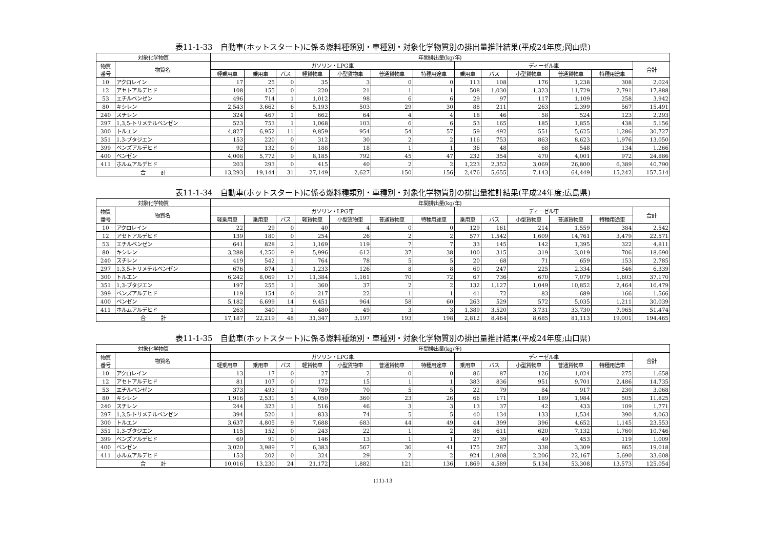表11-1-33　自動車(ホットスタート)に係る燃料種類別・車種別・対象化学物質別の排出量推計結果(平成24年度;岡山県)
| 対象化学物質 | | 年間排出量(kg/年) | | | | | | | | | | | | |
| --- | --- | --- | --- | --- | --- | --- | --- | --- | --- | --- | --- | --- | --- | --- |
| 物質 番号 | 物質名 | ガソリン・LPG車 | | | | | | | ディーゼル車 | | | | | 合計 |
| | | 軽乗用車 | 乗用車 | バス | 軽貨物車 | 小型貨物車 | 普通貨物車 | 特種用途車 | 乗用車 | バス | 小型貨物車 | 普通貨物車 | 特種用途車 | |
| 10 | アクロレイン | 17 | 25 | 0 | 35 | 3 | 0 | 0 | 113 | 108 | 176 | 1,238 | 308 | 2,024 |
| 12 | アセトアルデヒド | 108 | 155 | 0 | 220 | 21 | 1 | 1 | 508 | 1,030 | 1,323 | 11,729 | 2,791 | 17,888 |
| 53 | エチルベンゼン | 496 | 714 | 1 | 1,012 | 98 | 6 | 6 | 29 | 97 | 117 | 1,109 | 258 | 3,942 |
| 80 | キシレン | 2,543 | 3,662 | 6 | 5,193 | 503 | 29 | 30 | 88 | 211 | 263 | 2,399 | 567 | 15,491 |
| 240 | スチレン | 324 | 467 | 1 | 662 | 64 | 4 | 4 | 18 | 46 | 58 | 524 | 123 | 2,293 |
| 297 | 1,3,5-トリメチルベンゼン | 523 | 753 | 1 | 1,068 | 103 | 6 | 6 | 53 | 165 | 185 | 1,855 | 438 | 5,156 |
| 300 | トルエン | 4,827 | 6,952 | 11 | 9,859 | 954 | 54 | 57 | 59 | 492 | 551 | 5,625 | 1,286 | 30,727 |
| 351 | 1,3-ブタジエン | 153 | 220 | 0 | 312 | 30 | 2 | 2 | 116 | 753 | 863 | 8,623 | 1,976 | 13,050 |
| 399 | ベンズアルデヒド | 92 | 132 | 0 | 188 | 18 | 1 | 1 | 36 | 48 | 68 | 548 | 134 | 1,266 |
| 400 | ベンゼン | 4,008 | 5,772 | 9 | 8,185 | 792 | 45 | 47 | 232 | 354 | 470 | 4,001 | 972 | 24,886 |
| 411 | ホルムアルデヒド | 203 | 293 | 0 | 415 | 40 | 2 | 2 | 1,223 | 2,352 | 3,069 | 26,800 | 6,389 | 40,790 |
| 合 計 | | 13,293 | 19,144 | 31 | 27,149 | 2,627 | 150 | 156 | 2,476 | 5,655 | 7,143 | 64,449 | 15,242 | 157,514 |
表11-1-34　自動車(ホットスタート)に係る燃料種類別・車種別・対象化学物質別の排出量推計結果(平成24年度;広島県)
| 対象化学物質 | | 年間排出量(kg/年) | | | | | | | | | | | | |
| --- | --- | --- | --- | --- | --- | --- | --- | --- | --- | --- | --- | --- | --- | --- |
| 物質 番号 | 物質名 | ガソリン・LPG車 | | | | | | | ディーゼル車 | | | | | 合計 |
| | | 軽乗用車 | 乗用車 | バス | 軽貨物車 | 小型貨物車 | 普通貨物車 | 特種用途車 | 乗用車 | バス | 小型貨物車 | 普通貨物車 | 特種用途車 | |
| 10 | アクロレイン | 22 | 29 | 0 | 40 | 4 | 0 | 0 | 129 | 161 | 214 | 1,559 | 384 | 2,542 |
| 12 | アセトアルデヒド | 139 | 180 | 0 | 254 | 26 | 2 | 2 | 577 | 1,542 | 1,609 | 14,761 | 3,479 | 22,571 |
| 53 | エチルベンゼン | 641 | 828 | 2 | 1,169 | 119 | 7 | 7 | 33 | 145 | 142 | 1,395 | 322 | 4,811 |
| 80 | キシレン | 3,288 | 4,250 | 9 | 5,996 | 612 | 37 | 38 | 100 | 315 | 319 | 3,019 | 706 | 18,690 |
| 240 | スチレン | 419 | 542 | 1 | 764 | 78 | 5 | 5 | 20 | 68 | 71 | 659 | 153 | 2,785 |
| 297 | 1,3,5-トリメチルベンゼン | 676 | 874 | 2 | 1,233 | 126 | 8 | 8 | 60 | 247 | 225 | 2,334 | 546 | 6,339 |
| 300 | トルエン | 6,242 | 8,069 | 17 | 11,384 | 1,161 | 70 | 72 | 67 | 736 | 670 | 7,079 | 1,603 | 37,170 |
| 351 | 1,3-ブタジエン | 197 | 255 | 1 | 360 | 37 | 2 | 2 | 132 | 1,127 | 1,049 | 10,852 | 2,464 | 16,479 |
| 399 | ベンズアルデヒド | 119 | 154 | 0 | 217 | 22 | 1 | 1 | 41 | 72 | 83 | 689 | 166 | 1,566 |
| 400 | ベンゼン | 5,182 | 6,699 | 14 | 9,451 | 964 | 58 | 60 | 263 | 529 | 572 | 5,035 | 1,211 | 30,039 |
| 411 | ホルムアルデヒド | 263 | 340 | 1 | 480 | 49 | 3 | 3 | 1,389 | 3,520 | 3,731 | 33,730 | 7,965 | 51,474 |
| 合 計 | | 17,187 | 22,219 | 48 | 31,347 | 3,197 | 193 | 198 | 2,812 | 8,464 | 8,685 | 81,113 | 19,001 | 194,465 |
表11-1-35　自動車(ホットスタート)に係る燃料種類別・車種別・対象化学物質別の排出量推計結果(平成24年度;山口県)
| 対象化学物質 | | 年間排出量(kg/年) | | | | | | | | | | | | |
| --- | --- | --- | --- | --- | --- | --- | --- | --- | --- | --- | --- | --- | --- | --- |
| 物質 番号 | 物質名 | ガソリン・LPG車 | | | | | | | ディーゼル車 | | | | | 合計 |
| | | 軽乗用車 | 乗用車 | バス | 軽貨物車 | 小型貨物車 | 普通貨物車 | 特種用途車 | 乗用車 | バス | 小型貨物車 | 普通貨物車 | 特種用途車 | |
| 10 | アクロレイン | 13 | 17 | 0 | 27 | 2 | 0 | 0 | 86 | 87 | 126 | 1,024 | 275 | 1,658 |
| 12 | アセトアルデヒド | 81 | 107 | 0 | 172 | 15 | 1 | 1 | 383 | 836 | 951 | 9,701 | 2,486 | 14,735 |
| 53 | エチルベンゼン | 373 | 493 | 1 | 789 | 70 | 5 | 5 | 22 | 79 | 84 | 917 | 230 | 3,068 |
| 80 | キシレン | 1,916 | 2,531 | 5 | 4,050 | 360 | 23 | 26 | 66 | 171 | 189 | 1,984 | 505 | 11,825 |
| 240 | スチレン | 244 | 323 | 1 | 516 | 46 | 3 | 3 | 13 | 37 | 42 | 433 | 109 | 1,771 |
| 297 | 1,3,5-トリメチルベンゼン | 394 | 520 | 1 | 833 | 74 | 5 | 5 | 40 | 134 | 133 | 1,534 | 390 | 4,063 |
| 300 | トルエン | 3,637 | 4,805 | 9 | 7,688 | 683 | 44 | 49 | 44 | 399 | 396 | 4,652 | 1,145 | 23,553 |
| 351 | 1,3-ブタジエン | 115 | 152 | 0 | 243 | 22 | 1 | 2 | 88 | 611 | 620 | 7,132 | 1,760 | 10,746 |
| 399 | ベンズアルデヒド | 69 | 91 | 0 | 146 | 13 | 1 | 1 | 27 | 39 | 49 | 453 | 119 | 1,009 |
| 400 | ベンゼン | 3,020 | 3,989 | 7 | 6,383 | 567 | 36 | 41 | 175 | 287 | 338 | 3,309 | 865 | 19,018 |
| 411 | ホルムアルデヒド | 153 | 202 | 0 | 324 | 29 | 2 | 2 | 924 | 1,908 | 2,206 | 22,167 | 5,690 | 33,608 |
| 合 計 | | 10,016 | 13,230 | 24 | 21,172 | 1,882 | 121 | 136 | 1,869 | 4,589 | 5,134 | 53,308 | 13,573 | 125,054 |
(11)-13